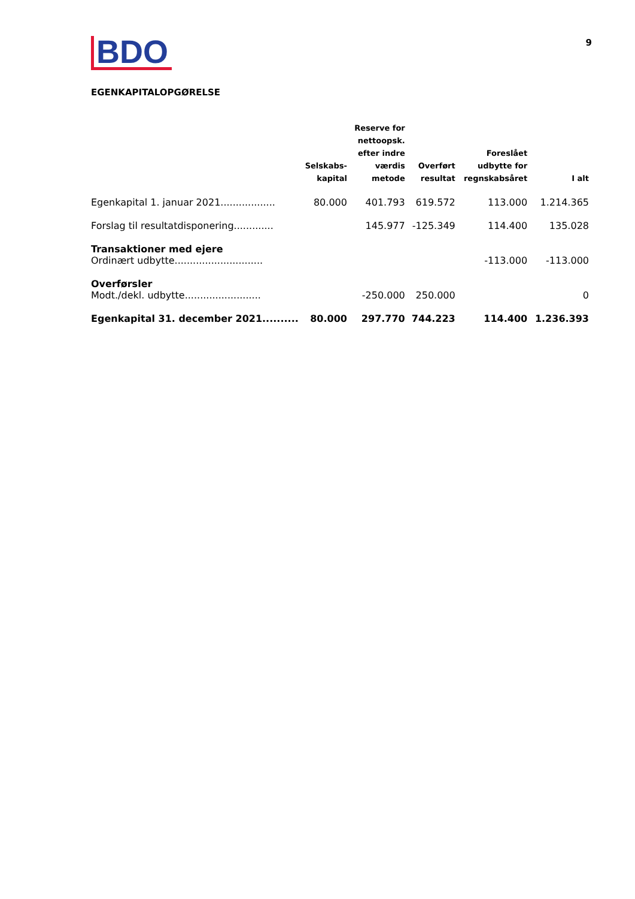BDO
9
EGENKAPITALOPGØRELSE
| | Selskabs- kapital | Reserve for nettoopsk. efter indre værdis metode | Overført resultat | Foreslået udbytte for regnskabsåret | I alt |
| --- | --- | --- | --- | --- | --- |
| Egenkapital 1. januar 2021.................. | 80.000 | 401.793 | 619.572 | 113.000 | 1.214.365 |
| Forslag til resultatdisponering............. | | 145.977 | -125.349 | 114.400 | 135.028 |
| Transaktioner med ejere | | | | | |
| Ordinært udbytte............................. | | | | -113.000 | -113.000 |
| Overførsler | | | | | |
| Modt./dekl. udbytte......................... | | -250.000 | 250.000 | | 0 |
| Egenkapital 31. december 2021.......... | 80.000 | 297.770 | 744.223 | 114.400 | 1.236.393 |